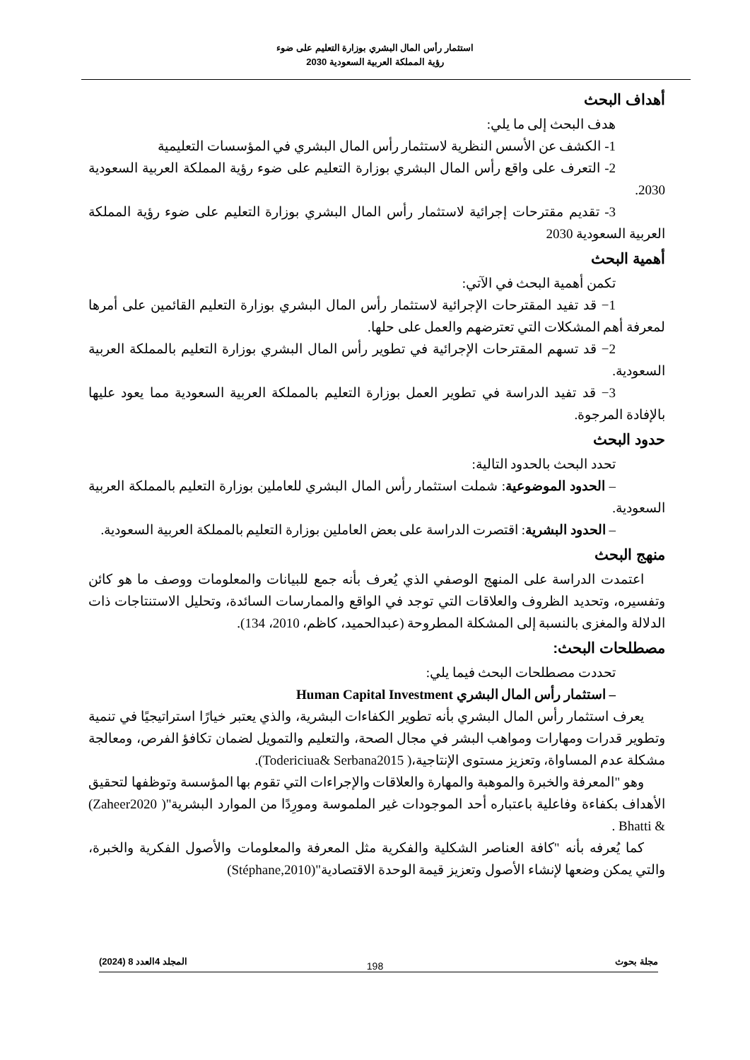استثمار رأس المال البشري بوزارة التعليم على ضوء
رؤية المملكة العربية السعودية 2030
أهداف البحث
هدف البحث إلى ما يلي:
1- الكشف عن الأسس النظرية لاستثمار رأس المال البشري في المؤسسات التعليمية
2- التعرف على واقع رأس المال البشري بوزارة التعليم على ضوء رؤية المملكة العربية السعودية 2030.
3- تقديم مقترحات إجرائية لاستثمار رأس المال البشري بوزارة التعليم على ضوء رؤية المملكة العربية السعودية 2030
أهمية البحث
تكمن أهمية البحث في الآتي:
1− قد تفيد المقترحات الإجرائية لاستثمار رأس المال البشري بوزارة التعليم القائمين على أمرها لمعرفة أهم المشكلات التي تعترضهم والعمل على حلها.
2− قد تسهم المقترحات الإجرائية في تطوير رأس المال البشري بوزارة التعليم بالمملكة العربية السعودية.
3− قد تفيد الدراسة في تطوير العمل بوزارة التعليم بالمملكة العربية السعودية مما يعود عليها بالإفادة المرجوة.
حدود البحث
تحدد البحث بالحدود التالية:
– الحدود الموضوعية: شملت استثمار رأس المال البشري للعاملين بوزارة التعليم بالمملكة العربية السعودية.
– الحدود البشرية: اقتصرت الدراسة على بعض العاملين بوزارة التعليم بالمملكة العربية السعودية.
منهج البحث
اعتمدت الدراسة على المنهج الوصفي الذي يُعرف بأنه جمع للبيانات والمعلومات ووصف ما هو كائن وتفسيره، وتحديد الظروف والعلاقات التي توجد في الواقع والممارسات السائدة، وتحليل الاستنتاجات ذات الدلالة والمغزى بالنسبة إلى المشكلة المطروحة (عبدالحميد، كاظم، 2010، 134).
مصطلحات البحث:
تحددت مصطلحات البحث فيما يلي:
– استثمار رأس المال البشري Human Capital Investment
يعرف استثمار رأس المال البشري بأنه تطوير الكفاءات البشرية، والذي يعتبر خيارًا استراتيجيًا في تنمية وتطوير قدرات ومهارات ومواهب البشر في مجال الصحة، والتعليم والتمويل لضمان تكافؤ الفرص، ومعالجة مشكلة عدم المساواة، وتعزيز مستوى الإنتاجية،( Todericiua& Serbana2015).
وهو "المعرفة والخبرة والموهبة والمهارة والعلاقات والإجراءات التي تقوم بها المؤسسة وتوظفها لتحقيق الأهداف بكفاءة وفاعلية باعتباره أحد الموجودات غير الملموسة ومورِدًا من الموارد البشرية"( Zaheer2020) & Bhatti .
كما يُعرفه بأنه "كافة العناصر الشكلية والفكرية مثل المعرفة والمعلومات والأصول الفكرية والخبرة، والتي يمكن وضعها لإنشاء الأصول وتعزيز قيمة الوحدة الاقتصادية"(Stéphane,2010)
مجلة بحوث المجلد 4العدد 8 (2024)
198